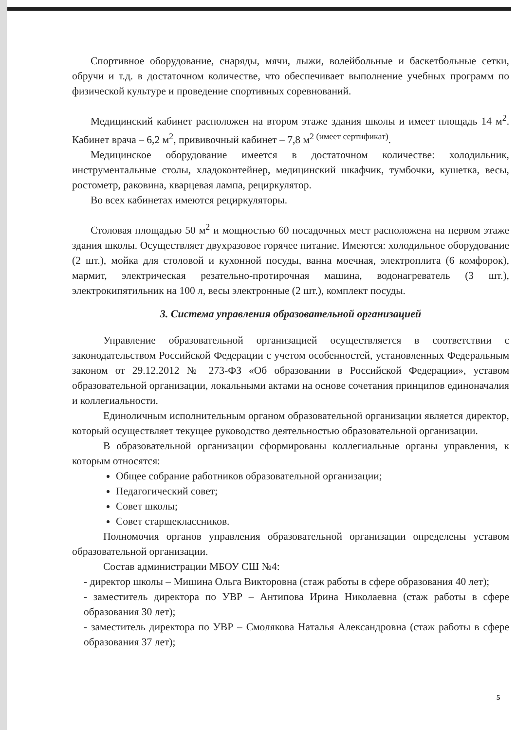Спортивное оборудование, снаряды, мячи, лыжи, волейбольные и баскетбольные сетки, обручи и т.д. в достаточном количестве, что обеспечивает выполнение учебных программ по физической культуре и проведение спортивных соревнований.
Медицинский кабинет расположен на втором этаже здания школы и имеет площадь 14 м<sup>2</sup>. Кабинет врача – 6,2 м<sup>2</sup>, прививочный кабинет – 7,8 м<sup>2 (имеет сертификат)</sup>.
Медицинское оборудование имеется в достаточном количестве: холодильник, инструментальные столы, хладоконтейнер, медицинский шкафчик, тумбочки, кушетка, весы, ростометр, раковина, кварцевая лампа, рециркулятор.
Во всех кабинетах имеются рециркуляторы.
Столовая площадью 50 м<sup>2</sup> и мощностью 60 посадочных мест расположена на первом этаже здания школы. Осуществляет двухразовое горячее питание. Имеются: холодильное оборудование (2 шт.), мойка для столовой и кухонной посуды, ванна моечная, электроплита (6 комфорок), мармит, электрическая резательно-протирочная машина, водонагреватель (3 шт.), электрокипятильник на 100 л, весы электронные (2 шт.), комплект посуды.
3. Система управления образовательной организацией
Управление образовательной организацией осуществляется в соответствии с законодательством Российской Федерации с учетом особенностей, установленных Федеральным законом от 29.12.2012 № 273-ФЗ «Об образовании в Российской Федерации», уставом образовательной организации, локальными актами на основе сочетания принципов единоначалия и коллегиальности.
Единоличным исполнительным органом образовательной организации является директор, который осуществляет текущее руководство деятельностью образовательной организации.
В образовательной организации сформированы коллегиальные органы управления, к которым относятся:
Общее собрание работников образовательной организации;
Педагогический совет;
Совет школы;
Совет старшеклассников.
Полномочия органов управления образовательной организации определены уставом образовательной организации.
Состав администрации МБОУ СШ №4:
- директор школы – Мишина Ольга Викторовна (стаж работы в сфере образования 40 лет);
- заместитель директора по УВР – Антипова Ирина Николаевна (стаж работы в сфере образования 30 лет);
- заместитель директора по УВР – Смолякова Наталья Александровна (стаж работы в сфере образования 37 лет);
5